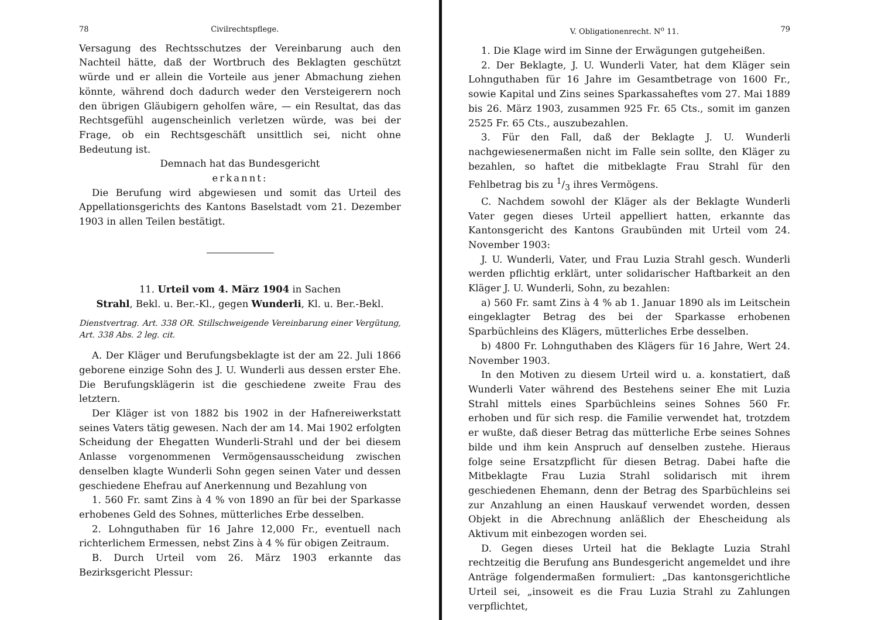78 Civilrechtspflege.
Versagung des Rechtsschutzes der Vereinbarung auch den Nachteil hätte, daß der Wortbruch des Beklagten geschützt würde und er allein die Vorteile aus jener Abmachung ziehen könnte, während doch dadurch weder den Versteigerern noch den übrigen Gläubigern geholfen wäre, — ein Resultat, das das Rechtsgefühl augenscheinlich verletzen würde, was bei der Frage, ob ein Rechtsgeschäft unsittlich sei, nicht ohne Bedeutung ist.
Demnach hat das Bundesgericht
erkannt:
Die Berufung wird abgewiesen und somit das Urteil des Appellationsgerichts des Kantons Baselstadt vom 21. Dezember 1903 in allen Teilen bestätigt.
11. Urteil vom 4. März 1904 in Sachen
Strahl, Bekl. u. Ber.-Kl., gegen Wunderli, Kl. u. Ber.-Bekl.
Dienstvertrag. Art. 338 OR. Stillschweigende Vereinbarung einer Vergütung, Art. 338 Abs. 2 leg. cit.
A. Der Kläger und Berufungsbeklagte ist der am 22. Juli 1866 geborene einzige Sohn des J. U. Wunderli aus dessen erster Ehe. Die Berufungsklägerin ist die geschiedene zweite Frau des letztern.
Der Kläger ist von 1882 bis 1902 in der Hafnereiwerkstatt seines Vaters tätig gewesen. Nach der am 14. Mai 1902 erfolgten Scheidung der Ehegatten Wunderli-Strahl und der bei diesem Anlasse vorgenommenen Vermögensausscheidung zwischen denselben klagte Wunderli Sohn gegen seinen Vater und dessen geschiedene Ehefrau auf Anerkennung und Bezahlung von
1. 560 Fr. samt Zins à 4 % von 1890 an für bei der Sparkasse erhobenes Geld des Sohnes, mütterliches Erbe desselben.
2. Lohnguthaben für 16 Jahre 12,000 Fr., eventuell nach richterlichem Ermessen, nebst Zins à 4 % für obigen Zeitraum.
B. Durch Urteil vom 26. März 1903 erkannte das Bezirksgericht Plessur:
V. Obligationenrecht. N<sup>o</sup> 11. 79
1. Die Klage wird im Sinne der Erwägungen gutgeheißen.
2. Der Beklagte, J. U. Wunderli Vater, hat dem Kläger sein Lohnguthaben für 16 Jahre im Gesamtbetrage von 1600 Fr., sowie Kapital und Zins seines Sparkassaheftes vom 27. Mai 1889 bis 26. März 1903, zusammen 925 Fr. 65 Cts., somit im ganzen 2525 Fr. 65 Cts., auszubezahlen.
3. Für den Fall, daß der Beklagte J. U. Wunderli nachgewiesenermaßen nicht im Falle sein sollte, den Kläger zu bezahlen, so haftet die mitbeklagte Frau Strahl für den Fehlbetrag bis zu 1/3 ihres Vermögens.
C. Nachdem sowohl der Kläger als der Beklagte Wunderli Vater gegen dieses Urteil appelliert hatten, erkannte das Kantonsgericht des Kantons Graubünden mit Urteil vom 24. November 1903:
J. U. Wunderli, Vater, und Frau Luzia Strahl gesch. Wunderli werden pflichtig erklärt, unter solidarischer Haftbarkeit an den Kläger J. U. Wunderli, Sohn, zu bezahlen:
a) 560 Fr. samt Zins à 4 % ab 1. Januar 1890 als im Leitschein eingeklagter Betrag des bei der Sparkasse erhobenen Sparbüchleins des Klägers, mütterliches Erbe desselben.
b) 4800 Fr. Lohnguthaben des Klägers für 16 Jahre, Wert 24. November 1903.
In den Motiven zu diesem Urteil wird u. a. konstatiert, daß Wunderli Vater während des Bestehens seiner Ehe mit Luzia Strahl mittels eines Sparbüchleins seines Sohnes 560 Fr. erhoben und für sich resp. die Familie verwendet hat, trotzdem er wußte, daß dieser Betrag das mütterliche Erbe seines Sohnes bilde und ihm kein Anspruch auf denselben zustehe. Hieraus folge seine Ersatzpflicht für diesen Betrag. Dabei hafte die Mitbeklagte Frau Luzia Strahl solidarisch mit ihrem geschiedenen Ehemann, denn der Betrag des Sparbüchleins sei zur Anzahlung an einen Hauskauf verwendet worden, dessen Objekt in die Abrechnung anläßlich der Ehescheidung als Aktivum mit einbezogen worden sei.
D. Gegen dieses Urteil hat die Beklagte Luzia Strahl rechtzeitig die Berufung ans Bundesgericht angemeldet und ihre Anträge folgendermaßen formuliert: „Das kantonsgerichtliche Urteil sei, „insoweit es die Frau Luzia Strahl zu Zahlungen verpflichtet,